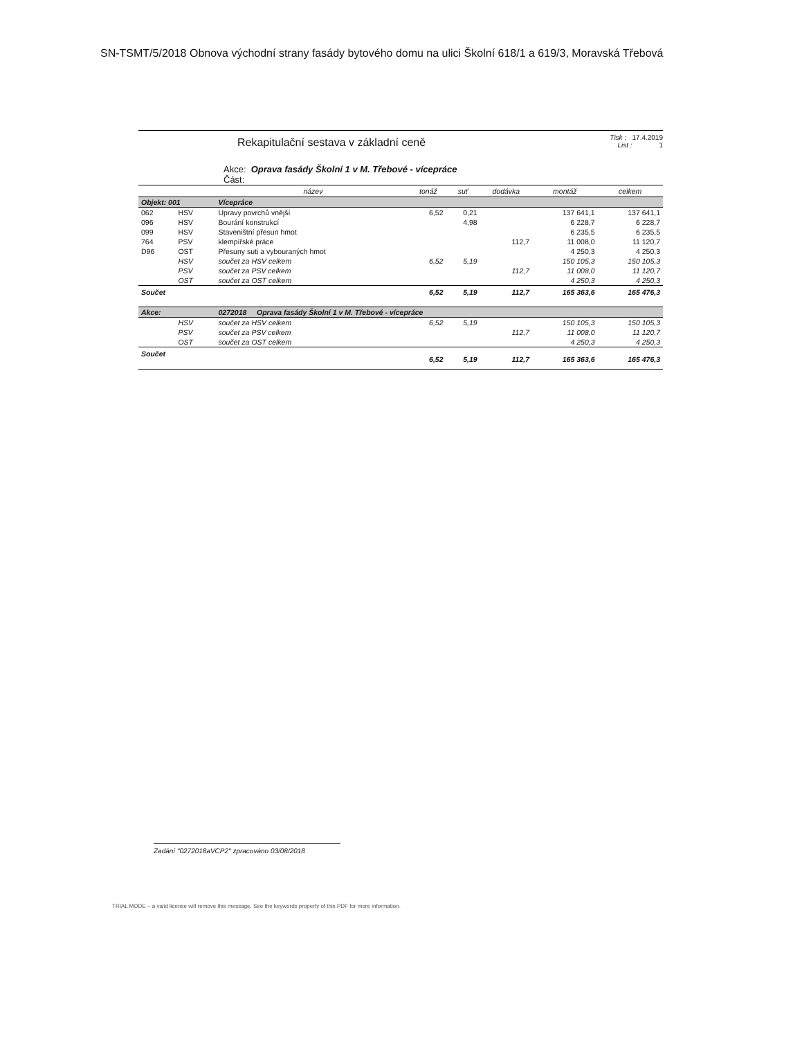SN-TSMT/5/2018 Obnova východní strany fasády bytového domu na ulici Školní 618/1 a 619/3, Moravská Třebová
Rekapitulační sestava v základní ceně
Tisk : 17.4.2019
List : 1
Akce: Oprava fasády Školní 1 v M. Třebové - vícepráce
Část:
| | | název | tonáž | suť | dodávka | montáž | celkem |
| --- | --- | --- | --- | --- | --- | --- | --- |
| Objekt: 001 | | Vícepráce | | | | | |
| 062 | HSV | Upravy povrchů vnější | 6,52 | 0,21 | | 137 641,1 | 137 641,1 |
| 096 | HSV | Bourání konstrukcí | | 4,98 | | 6 228,7 | 6 228,7 |
| 099 | HSV | Staveništní přesun hmot | | | | 6 235,5 | 6 235,5 |
| 764 | PSV | klempířské práce | | | 112,7 | 11 008,0 | 11 120,7 |
| D96 | OST | Přesuny suti a vybouraných hmot | | | | 4 250,3 | 4 250,3 |
| | HSV | součet za HSV celkem | 6,52 | 5,19 | | 150 105,3 | 150 105,3 |
| | PSV | součet za PSV celkem | | | 112,7 | 11 008,0 | 11 120,7 |
| | OST | součet za OST celkem | | | | 4 250,3 | 4 250,3 |
| Součet | | | 6,52 | 5,19 | 112,7 | 165 363,6 | 165 476,3 |
| Akce: | | 0272018 Oprava fasády Školní 1 v M. Třebové - vícepráce | | | | | |
| | HSV | součet za HSV celkem | 6,52 | 5,19 | | 150 105,3 | 150 105,3 |
| | PSV | součet za PSV celkem | | | 112,7 | 11 008,0 | 11 120,7 |
| | OST | součet za OST celkem | | | | 4 250,3 | 4 250,3 |
| Součet | | | 6,52 | 5,19 | 112,7 | 165 363,6 | 165 476,3 |
Zadání "0272018aVCP2" zpracováno 03/08/2018
TRIAL MODE − a valid license will remove this message. See the keywords property of this PDF for more information.